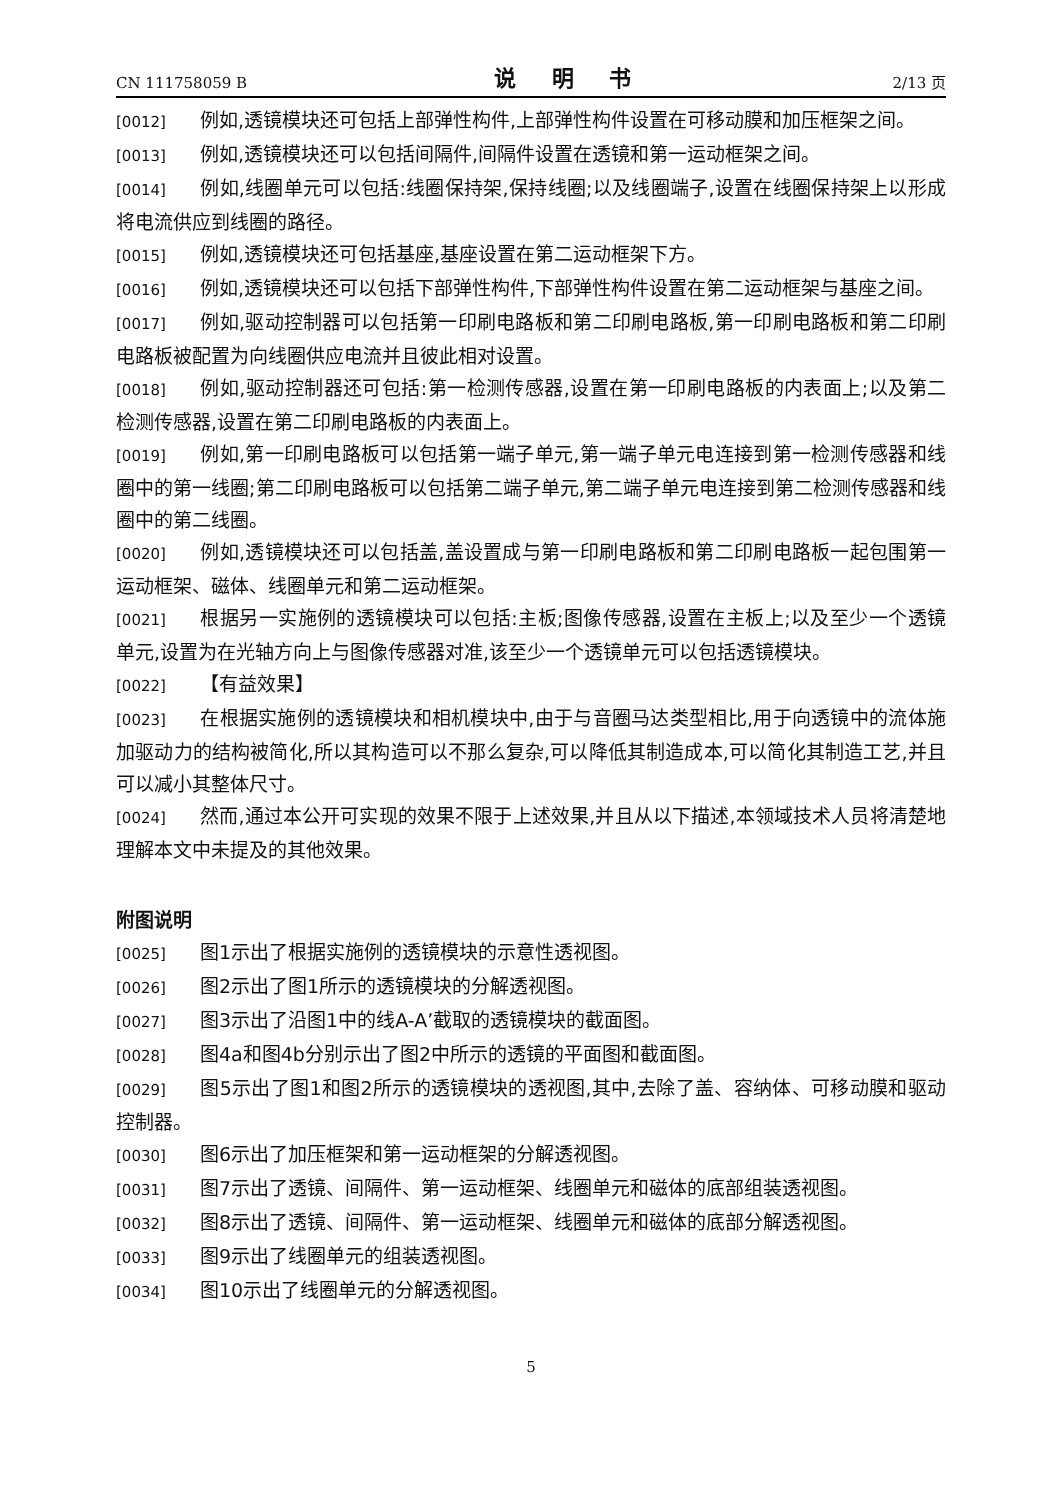CN 111758059 B 说 明 书 2/13 页
[0012] 例如,透镜模块还可包括上部弹性构件,上部弹性构件设置在可移动膜和加压框架之间。
[0013] 例如,透镜模块还可以包括间隔件,间隔件设置在透镜和第一运动框架之间。
[0014] 例如,线圈单元可以包括:线圈保持架,保持线圈;以及线圈端子,设置在线圈保持架上以形成将电流供应到线圈的路径。
[0015] 例如,透镜模块还可包括基座,基座设置在第二运动框架下方。
[0016] 例如,透镜模块还可以包括下部弹性构件,下部弹性构件设置在第二运动框架与基座之间。
[0017] 例如,驱动控制器可以包括第一印刷电路板和第二印刷电路板,第一印刷电路板和第二印刷电路板被配置为向线圈供应电流并且彼此相对设置。
[0018] 例如,驱动控制器还可包括:第一检测传感器,设置在第一印刷电路板的内表面上;以及第二检测传感器,设置在第二印刷电路板的内表面上。
[0019] 例如,第一印刷电路板可以包括第一端子单元,第一端子单元电连接到第一检测传感器和线圈中的第一线圈;第二印刷电路板可以包括第二端子单元,第二端子单元电连接到第二检测传感器和线圈中的第二线圈。
[0020] 例如,透镜模块还可以包括盖,盖设置成与第一印刷电路板和第二印刷电路板一起包围第一运动框架、磁体、线圈单元和第二运动框架。
[0021] 根据另一实施例的透镜模块可以包括:主板;图像传感器,设置在主板上;以及至少一个透镜单元,设置为在光轴方向上与图像传感器对准,该至少一个透镜单元可以包括透镜模块。
[0022] 【有益效果】
[0023] 在根据实施例的透镜模块和相机模块中,由于与音圈马达类型相比,用于向透镜中的流体施加驱动力的结构被简化,所以其构造可以不那么复杂,可以降低其制造成本,可以简化其制造工艺,并且可以减小其整体尺寸。
[0024] 然而,通过本公开可实现的效果不限于上述效果,并且从以下描述,本领域技术人员将清楚地理解本文中未提及的其他效果。
附图说明
[0025] 图1示出了根据实施例的透镜模块的示意性透视图。
[0026] 图2示出了图1所示的透镜模块的分解透视图。
[0027] 图3示出了沿图1中的线A-A’截取的透镜模块的截面图。
[0028] 图4a和图4b分别示出了图2中所示的透镜的平面图和截面图。
[0029] 图5示出了图1和图2所示的透镜模块的透视图,其中,去除了盖、容纳体、可移动膜和驱动控制器。
[0030] 图6示出了加压框架和第一运动框架的分解透视图。
[0031] 图7示出了透镜、间隔件、第一运动框架、线圈单元和磁体的底部组装透视图。
[0032] 图8示出了透镜、间隔件、第一运动框架、线圈单元和磁体的底部分解透视图。
[0033] 图9示出了线圈单元的组装透视图。
[0034] 图10示出了线圈单元的分解透视图。
5